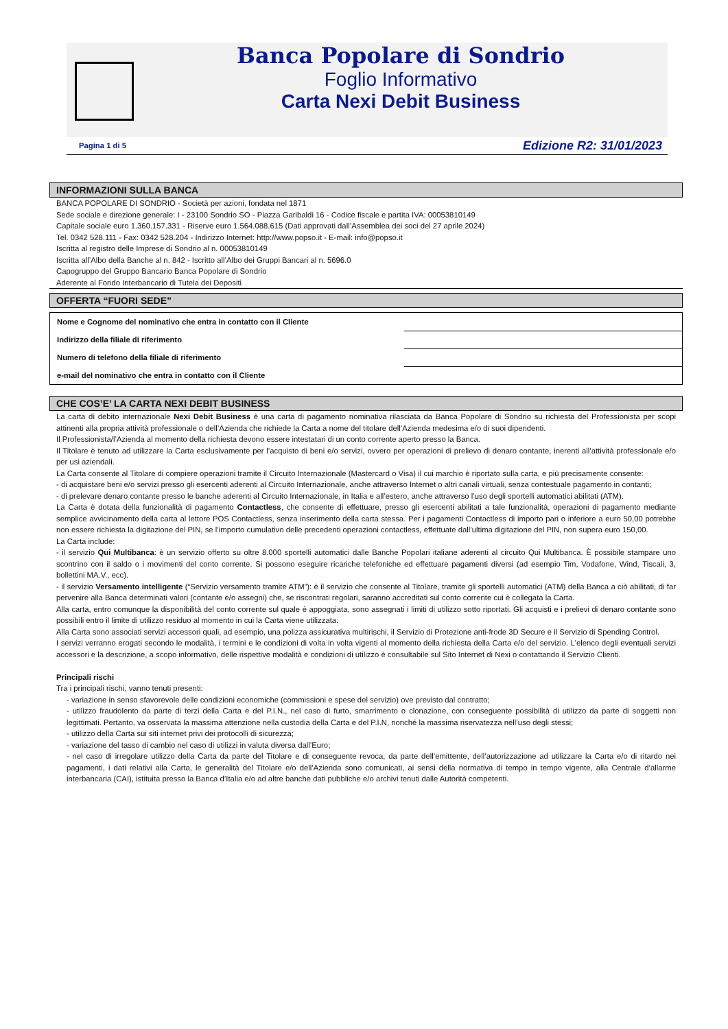Banca Popolare di Sondrio
Foglio Informativo
Carta Nexi Debit Business
Pagina 1 di 5 Edizione R2: 31/01/2023
INFORMAZIONI SULLA BANCA
BANCA POPOLARE DI SONDRIO - Società per azioni, fondata nel 1871
Sede sociale e direzione generale: I - 23100 Sondrio SO - Piazza Garibaldi 16 - Codice fiscale e partita IVA: 00053810149
Capitale sociale euro 1.360.157.331 - Riserve euro 1.564.088.615 (Dati approvati dall’Assemblea dei soci del 27 aprile 2024)
Tel. 0342 528.111 - Fax: 0342 528.204 - Indirizzo Internet: http://www.popso.it - E-mail: info@popso.it
Iscritta al registro delle Imprese di Sondrio al n. 00053810149
Iscritta all’Albo della Banche al n. 842 - Iscritto all’Albo dei Gruppi Bancari al n. 5696.0
Capogruppo del Gruppo Bancario Banca Popolare di Sondrio
Aderente al Fondo Interbancario di Tutela dei Depositi
OFFERTA “FUORI SEDE”
| Nome e Cognome del nominativo che entra in contatto con il Cliente | |
| Indirizzo della filiale di riferimento | |
| Numero di telefono della filiale di riferimento | |
| e-mail del nominativo che entra in contatto con il Cliente | |
CHE COS’E’ LA CARTA NEXI DEBIT BUSINESS
La carta di debito internazionale Nexi Debit Business è una carta di pagamento nominativa rilasciata da Banca Popolare di Sondrio su richiesta del Professionista per scopi attinenti alla propria attività professionale o dell’Azienda che richiede la Carta a nome del titolare dell’Azienda medesima e/o di suoi dipendenti.
Il Professionista/l’Azienda al momento della richiesta devono essere intestatari di un conto corrente aperto presso la Banca.
Il Titolare è tenuto ad utilizzare la Carta esclusivamente per l’acquisto di beni e/o servizi, ovvero per operazioni di prelievo di denaro contante, inerenti all’attività professionale e/o per usi aziendali.
La Carta consente al Titolare di compiere operazioni tramite il Circuito Internazionale (Mastercard o Visa) il cui marchio è riportato sulla carta, e più precisamente consente:
- di acquistare beni e/o servizi presso gli esercenti aderenti al Circuito Internazionale, anche attraverso Internet o altri canali virtuali, senza contestuale pagamento in contanti;
- di prelevare denaro contante presso le banche aderenti al Circuito Internazionale, in Italia e all’estero, anche attraverso l’uso degli sportelli automatici abilitati (ATM).
La Carta è dotata della funzionalità di pagamento Contactless, che consente di effettuare, presso gli esercenti abilitati a tale funzionalità, operazioni di pagamento mediante semplice avvicinamento della carta al lettore POS Contactless, senza inserimento della carta stessa. Per i pagamenti Contactless di importo pari o inferiore a euro 50,00 potrebbe non essere richiesta la digitazione del PIN, se l’importo cumulativo delle precedenti operazioni contactless, effettuate dall’ultima digitazione del PIN, non supera euro 150,00.
La Carta include:
- il servizio Qui Multibanca: è un servizio offerto su oltre 8.000 sportelli automatici dalle Banche Popolari italiane aderenti al circuito Qui Multibanca. È possibile stampare uno scontrino con il saldo o i movimenti del conto corrente. Si possono eseguire ricariche telefoniche ed effettuare pagamenti diversi (ad esempio Tim, Vodafone, Wind, Tiscali, 3, bollettini MA.V., ecc).
- il servizio Versamento intelligente (“Servizio versamento tramite ATM”): è il servizio che consente al Titolare, tramite gli sportelli automatici (ATM) della Banca a ciò abilitati, di far pervenire alla Banca determinati valori (contante e/o assegni) che, se riscontrati regolari, saranno accreditati sul conto corrente cui è collegata la Carta.
Alla carta, entro comunque la disponibilità del conto corrente sul quale è appoggiata, sono assegnati i limiti di utilizzo sotto riportati. Gli acquisti e i prelievi di denaro contante sono possibili entro il limite di utilizzo residuo al momento in cui la Carta viene utilizzata.
Alla Carta sono associati servizi accessori quali, ad esempio, una polizza assicurativa multirischi, il Servizio di Protezione anti-frode 3D Secure e il Servizio di Spending Control.
I servizi verranno erogati secondo le modalità, i termini e le condizioni di volta in volta vigenti al momento della richiesta della Carta e/o del servizio. L’elenco degli eventuali servizi accessori e la descrizione, a scopo informativo, delle rispettive modalità e condizioni di utilizzo è consultabile sul Sito Internet di Nexi o contattando il Servizio Clienti.
Principali rischi
Tra i principali rischi, vanno tenuti presenti:
- variazione in senso sfavorevole delle condizioni economiche (commissioni e spese del servizio) ove previsto dal contratto;
- utilizzo fraudolento da parte di terzi della Carta e del P.I.N., nel caso di furto, smarrimento o clonazione, con conseguente possibilità di utilizzo da parte di soggetti non legittimati. Pertanto, va osservata la massima attenzione nella custodia della Carta e del P.I.N, nonché la massima riservatezza nell’uso degli stessi;
- utilizzo della Carta sui siti internet privi dei protocolli di sicurezza;
- variazione del tasso di cambio nel caso di utilizzi in valuta diversa dall’Euro;
- nel caso di irregolare utilizzo della Carta da parte del Titolare e di conseguente revoca, da parte dell’emittente, dell’autorizzazione ad utilizzare la Carta e/o di ritardo nei pagamenti, i dati relativi alla Carta, le generalità del Titolare e/o dell’Azienda sono comunicati, ai sensi della normativa di tempo in tempo vigente, alla Centrale d’allarme interbancaria (CAI), istituita presso la Banca d’Italia e/o ad altre banche dati pubbliche e/o archivi tenuti dalle Autorità competenti.